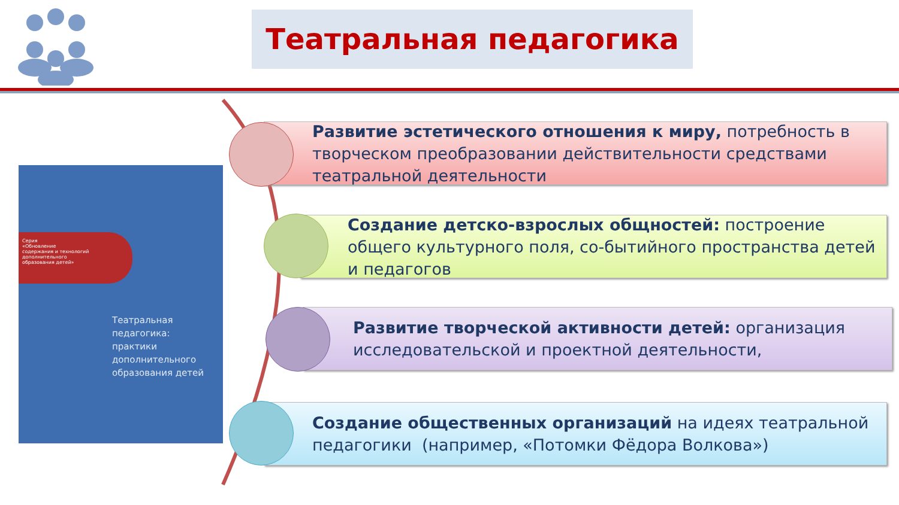Театральная педагогика
Серия
«Обновление
содержания и технологий
дополнительного
образования детей»
Театральная
педагогика:
практики
дополнительного
образования детей
Развитие эстетического отношения к миру, потребность в творческом преобразовании действительности средствами театральной деятельности
Создание детско-взрослых общностей: построение общего культурного поля, со-бытийного пространства детей и педагогов
Развитие творческой активности детей: организация исследовательской и проектной деятельности,
Создание общественных организаций на идеях театральной педагогики (например, «Потомки Фёдора Волкова»)